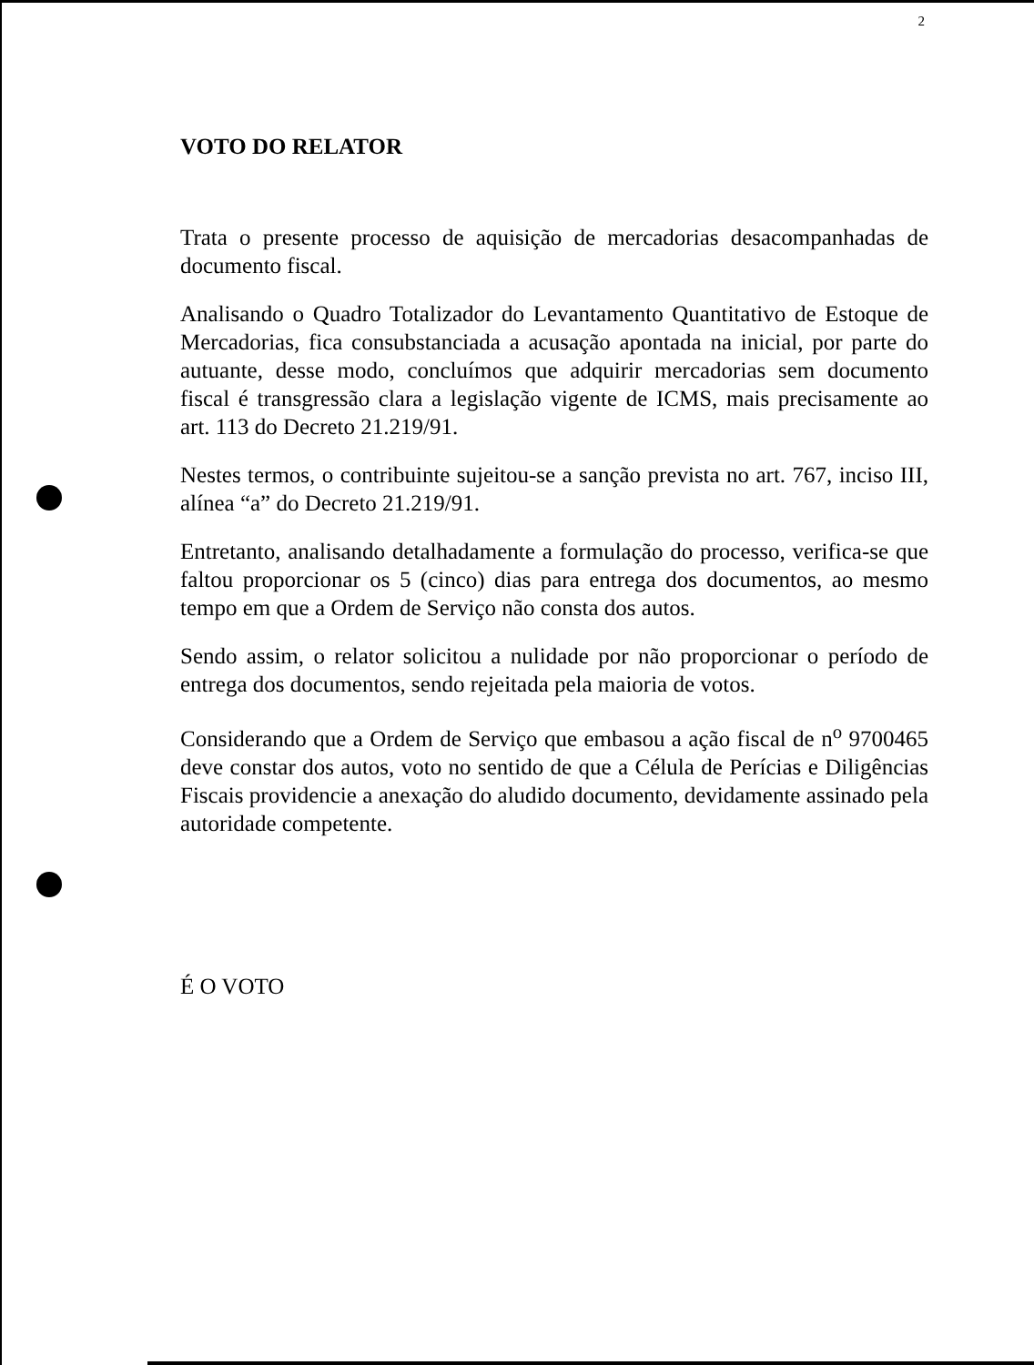2
VOTO DO RELATOR
Trata o presente processo de aquisição de mercadorias desacompanhadas de documento fiscal.
Analisando o Quadro Totalizador do Levantamento Quantitativo de Estoque de Mercadorias, fica consubstanciada a acusação apontada na inicial, por parte do autuante, desse modo, concluímos que adquirir mercadorias sem documento fiscal é transgressão clara a legislação vigente de ICMS, mais precisamente ao art. 113 do Decreto 21.219/91.
Nestes termos, o contribuinte sujeitou-se a sanção prevista no art. 767, inciso III, alínea “a” do Decreto 21.219/91.
Entretanto, analisando detalhadamente a formulação do processo, verifica-se que faltou proporcionar os 5 (cinco) dias para entrega dos documentos, ao mesmo tempo em que a Ordem de Serviço não consta dos autos.
Sendo assim, o relator solicitou a nulidade por não proporcionar o período de entrega dos documentos, sendo rejeitada pela maioria de votos.
Considerando que a Ordem de Serviço que embasou a ação fiscal de n<sup>o</sup> 9700465 deve constar dos autos, voto no sentido de que a Célula de Perícias e Diligências Fiscais providencie a anexação do aludido documento, devidamente assinado pela autoridade competente.
É O VOTO